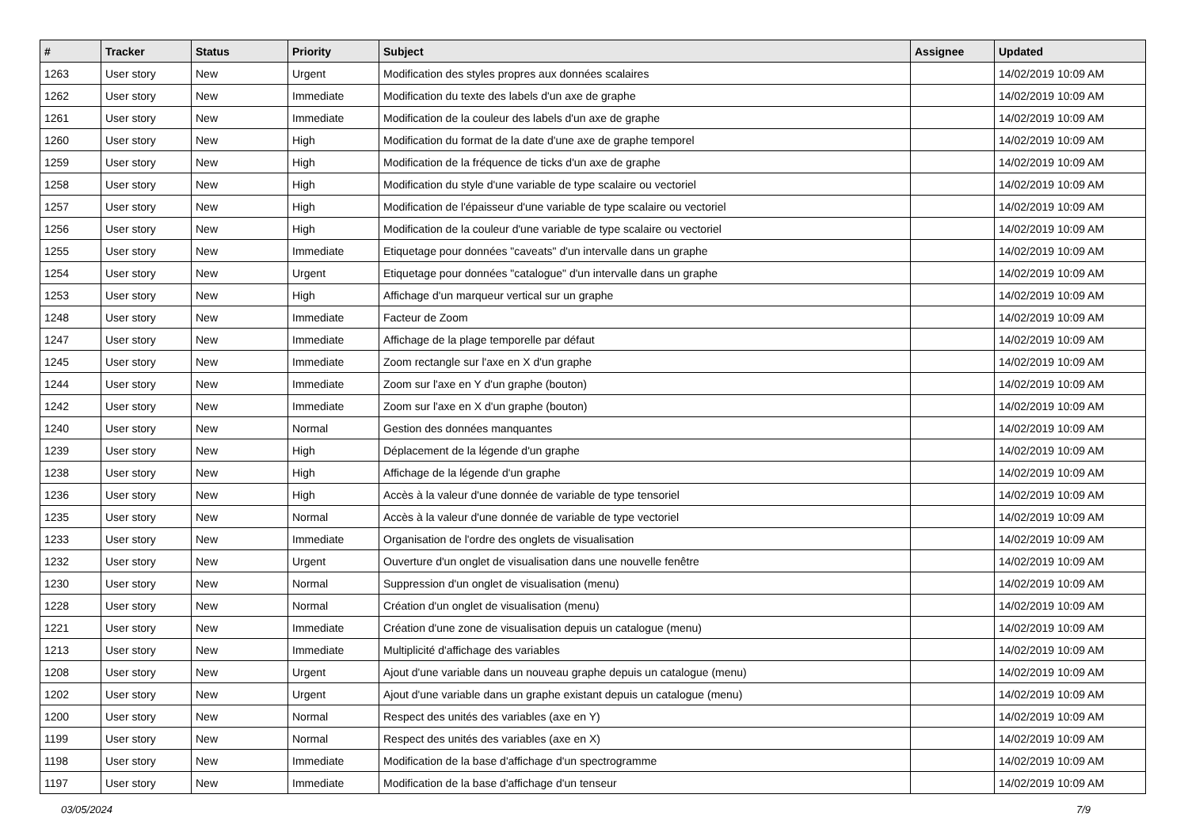| # | Tracker | Status | Priority | Subject | Assignee | Updated |
| --- | --- | --- | --- | --- | --- | --- |
| 1263 | User story | New | Urgent | Modification des styles propres aux données scalaires | | 14/02/2019 10:09 AM |
| 1262 | User story | New | Immediate | Modification du texte des labels d'un axe de graphe | | 14/02/2019 10:09 AM |
| 1261 | User story | New | Immediate | Modification de la couleur des labels d'un axe de graphe | | 14/02/2019 10:09 AM |
| 1260 | User story | New | High | Modification du format de la date d'une axe de graphe temporel | | 14/02/2019 10:09 AM |
| 1259 | User story | New | High | Modification de la fréquence de ticks d'un axe de graphe | | 14/02/2019 10:09 AM |
| 1258 | User story | New | High | Modification du style d'une variable de type scalaire ou vectoriel | | 14/02/2019 10:09 AM |
| 1257 | User story | New | High | Modification de l'épaisseur d'une variable de type scalaire ou vectoriel | | 14/02/2019 10:09 AM |
| 1256 | User story | New | High | Modification de la couleur d'une variable de type scalaire ou vectoriel | | 14/02/2019 10:09 AM |
| 1255 | User story | New | Immediate | Etiquetage pour données "caveats" d'un intervalle dans un graphe | | 14/02/2019 10:09 AM |
| 1254 | User story | New | Urgent | Etiquetage pour données "catalogue" d'un intervalle dans un graphe | | 14/02/2019 10:09 AM |
| 1253 | User story | New | High | Affichage d'un marqueur vertical sur un graphe | | 14/02/2019 10:09 AM |
| 1248 | User story | New | Immediate | Facteur de Zoom | | 14/02/2019 10:09 AM |
| 1247 | User story | New | Immediate | Affichage de la plage temporelle par défaut | | 14/02/2019 10:09 AM |
| 1245 | User story | New | Immediate | Zoom rectangle sur l'axe en X d'un graphe | | 14/02/2019 10:09 AM |
| 1244 | User story | New | Immediate | Zoom sur l'axe en Y d'un graphe (bouton) | | 14/02/2019 10:09 AM |
| 1242 | User story | New | Immediate | Zoom sur l'axe en X d'un graphe (bouton) | | 14/02/2019 10:09 AM |
| 1240 | User story | New | Normal | Gestion des données manquantes | | 14/02/2019 10:09 AM |
| 1239 | User story | New | High | Déplacement de la légende d'un graphe | | 14/02/2019 10:09 AM |
| 1238 | User story | New | High | Affichage de la légende d'un graphe | | 14/02/2019 10:09 AM |
| 1236 | User story | New | High | Accès à la valeur d'une donnée de variable de type tensoriel | | 14/02/2019 10:09 AM |
| 1235 | User story | New | Normal | Accès à la valeur d'une donnée de variable de type vectoriel | | 14/02/2019 10:09 AM |
| 1233 | User story | New | Immediate | Organisation de l'ordre des onglets de visualisation | | 14/02/2019 10:09 AM |
| 1232 | User story | New | Urgent | Ouverture d'un onglet de visualisation dans une nouvelle fenêtre | | 14/02/2019 10:09 AM |
| 1230 | User story | New | Normal | Suppression d'un onglet de visualisation (menu) | | 14/02/2019 10:09 AM |
| 1228 | User story | New | Normal | Création d'un onglet de visualisation (menu) | | 14/02/2019 10:09 AM |
| 1221 | User story | New | Immediate | Création d'une zone de visualisation depuis un catalogue (menu) | | 14/02/2019 10:09 AM |
| 1213 | User story | New | Immediate | Multiplicité d'affichage des variables | | 14/02/2019 10:09 AM |
| 1208 | User story | New | Urgent | Ajout d'une variable dans un nouveau graphe depuis un catalogue (menu) | | 14/02/2019 10:09 AM |
| 1202 | User story | New | Urgent | Ajout d'une variable dans un graphe existant depuis un catalogue (menu) | | 14/02/2019 10:09 AM |
| 1200 | User story | New | Normal | Respect des unités des variables (axe en Y) | | 14/02/2019 10:09 AM |
| 1199 | User story | New | Normal | Respect des unités des variables (axe en X) | | 14/02/2019 10:09 AM |
| 1198 | User story | New | Immediate | Modification de la base d'affichage d'un spectrogramme | | 14/02/2019 10:09 AM |
| 1197 | User story | New | Immediate | Modification de la base d'affichage d'un tenseur | | 14/02/2019 10:09 AM |
03/05/2024 7/9